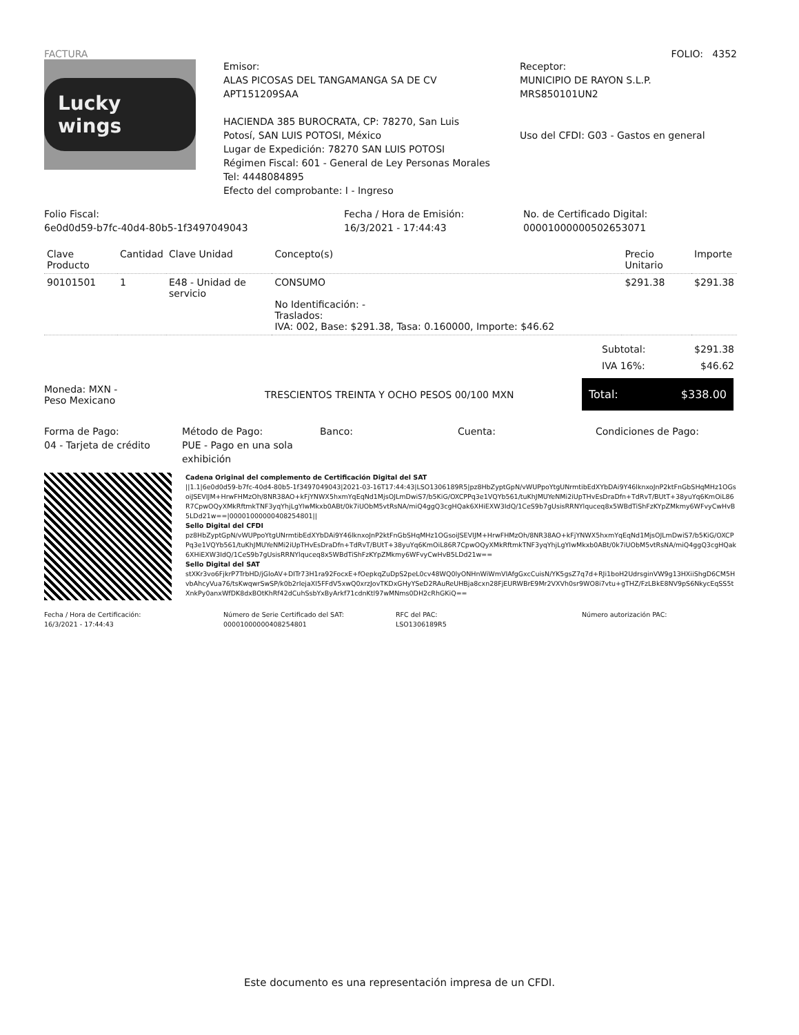FACTURA FOLIO: 4352
Lucky wings
Emisor:
ALAS PICOSAS DEL TANGAMANGA SA DE CV
APT151209SAA
HACIENDA 385 BUROCRATA, CP: 78270, San Luis Potosí, SAN LUIS POTOSI, México
Lugar de Expedición: 78270 SAN LUIS POTOSI
Régimen Fiscal: 601 - General de Ley Personas Morales
Tel: 4448084895
Efecto del comprobante: I - Ingreso
Receptor:
MUNICIPIO DE RAYON S.L.P.
MRS850101UN2
Uso del CFDI: G03 - Gastos en general
Folio Fiscal:
6e0d0d59-b7fc-40d4-80b5-1f3497049043
Fecha / Hora de Emisión:
16/3/2021 - 17:44:43
No. de Certificado Digital:
00001000000502653071
| Clave Producto | Cantidad | Clave Unidad | Concepto(s) | Precio Unitario | Importe |
| --- | --- | --- | --- | --- | --- |
| 90101501 | 1 | E48 - Unidad de servicio | CONSUMO No Identificación: - Traslados: IVA: 002, Base: $291.38, Tasa: 0.160000, Importe: $46.62 | $291.38 | $291.38 |
| Subtotal: | $291.38 |
| IVA 16%: | $46.62 |
Moneda: MXN -
Peso Mexicano
TRESCIENTOS TREINTA Y OCHO PESOS 00/100 MXN
Total: $338.00
Forma de Pago:
04 - Tarjeta de crédito
Método de Pago:
PUE - Pago en una sola exhibición
Banco: Cuenta: Condiciones de Pago:
Cadena Original del complemento de Certificación Digital del SAT
||1.1|6e0d0d59-b7fc-40d4-80b5-1f3497049043|2021-03-16T17:44:43|LSO1306189R5|pz8HbZyptGpN/vWUPpoYtgUNrmtibEdXYbDAi9Y46lknxoJnP2ktFnGbSHqMHz1OGsoiJSEVIJM+HrwFHMzOh/8NR38AO+kFjYNWX5hxmYqEqNd1MjsOJLmDwiS7/b5KiG/OXCPPq3e1VQYb561/tuKhJMUYeNMi2iUpTHvEsDraDfn+TdRvT/BUtT+38yuYq6KmOiL86R7CpwOQyXMkRftmkTNF3yqYhjLgYIwMkxb0ABt/0k7iUObM5vtRsNA/miQ4ggQ3cgHQak6XHiEXW3IdQ/1CeS9b7gUsisRRNYlquceq8x5WBdTiShFzKYpZMkmy6WFvyCwHvB5LDd21w==|00001000000408254801||
Sello Digital del CFDI
pz8HbZyptGpN/vWUPpoYtgUNrmtibEdXYbDAi9Y46lknxoJnP2ktFnGbSHqMHz1OGsoiJSEVIJM+HrwFHMzOh/8NR38AO+kFjYNWX5hxmYqEqNd1MjsOJLmDwiS7/b5KiG/OXCPPq3e1VQYb561/tuKhJMUYeNMi2iUpTHvEsDraDfn+TdRvT/BUtT+38yuYq6KmOiL86R7CpwOQyXMkRftmkTNF3yqYhjLgYIwMkxb0ABt/0k7iUObM5vtRsNA/miQ4ggQ3cgHQak6XHiEXW3IdQ/1CeS9b7gUsisRRNYlquceq8x5WBdTiShFzKYpZMkmy6WFvyCwHvB5LDd21w==
Sello Digital del SAT
stXKr3vo6FjkrP7TrbHD/jGloAV+DITr73H1ra92FocxE+fOepkqZuDpS2peL0cv48WQ0lyONHnWiWmVIAfgGxcCuisN/YK5gsZ7q7d+RJi1boH2UdrsginVW9g13HXiiShgD6CM5HvbAhcyVua76/tsKwqwrSwSP/k0b2rIejaXI5FFdV5xwQ0xrzJovTKDxGHyYSeD2RAuReUHBja8cxn28FjEURWBrE9Mr2VXVh0sr9WO8i7vtu+gTHZ/FzLBkE8NV9pS6NkycEqSS5tXnkPy0anxWfDK8dxBOtKhRf42dCuhSsbYxByArkf71cdnKtl97wMNms0DH2cRhGKiQ==
Fecha / Hora de Certificación:
16/3/2021 - 17:44:43
Número de Serie Certificado del SAT:
00001000000408254801
RFC del PAC:
LSO1306189R5
Número autorización PAC:
Este documento es una representación impresa de un CFDI.